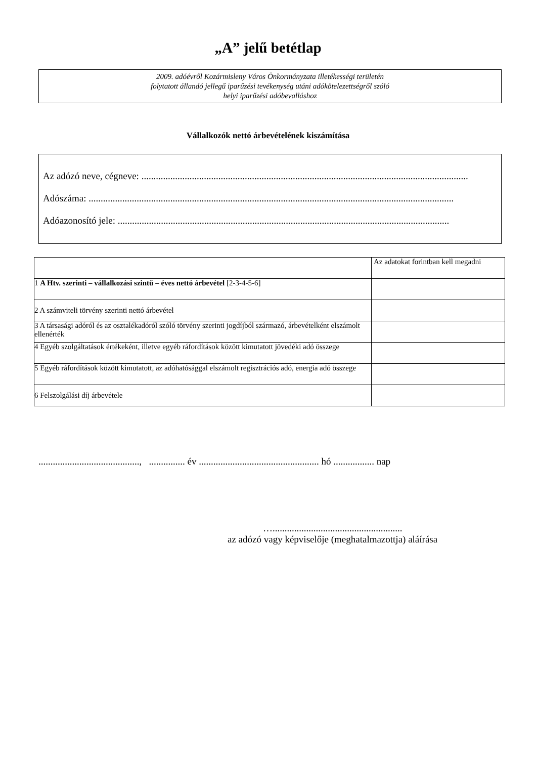„A” jelű betétlap
2009. adóévről Kozármisleny Város Önkormányzata illetékességi területén
folytatott állandó jellegű iparűzési tevékenység utáni adókötelezettségről szóló
helyi iparűzési adóbevalláshoz
Vállalkozók nettó árbevételének kiszámítása
Az adózó neve, cégneve: ........................................................................................................................................
Adószáma: ........................................................................................................................................................
Adóazonosító jele: ..........................................................................................................................................
| | Az adatokat forintban kell megadni |
| 1 A Htv. szerinti – vállalkozási szintű – éves nettó árbevétel [2-3-4-5-6] | |
| 2 A számviteli törvény szerinti nettó árbevétel | |
| 3 A társasági adóról és az osztalékadóról szóló törvény szerinti jogdíjból származó, árbevételként elszámolt ellenérték | |
| 4 Egyéb szolgáltatások értékeként, illetve egyéb ráfordítások között kimutatott jövedéki adó összege | |
| 5 Egyéb ráfordítások között kimutatott, az adóhatósággal elszámolt regisztrációs adó, energia adó összege | |
| 6 Felszolgálási díj árbevétele | |
.........................................., ............... év .................................................. hó ................. nap
…......................................................
az adózó vagy képviselője (meghatalmazottja) aláírása